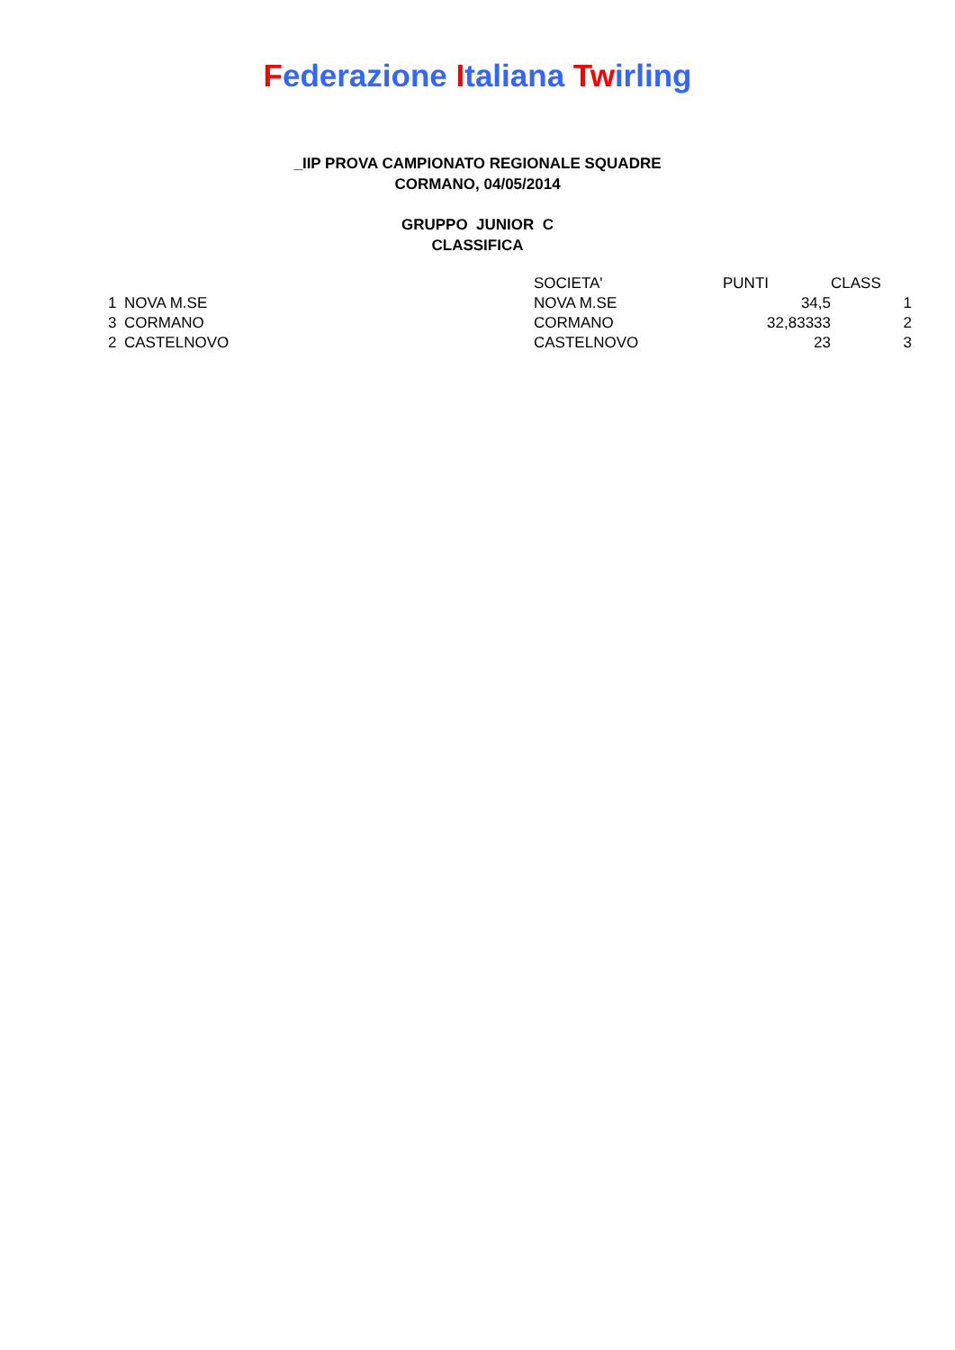Federazione Italiana Twirling
_IIP PROVA CAMPIONATO REGIONALE SQUADRE
CORMANO, 04/05/2014
GRUPPO JUNIOR C
CLASSIFICA
| | | SOCIETA' | PUNTI | CLASS |
| --- | --- | --- | --- | --- |
| 1 | NOVA M.SE | NOVA M.SE | 34,5 | 1 |
| 3 | CORMANO | CORMANO | 32,83333 | 2 |
| 2 | CASTELNOVO | CASTELNOVO | 23 | 3 |